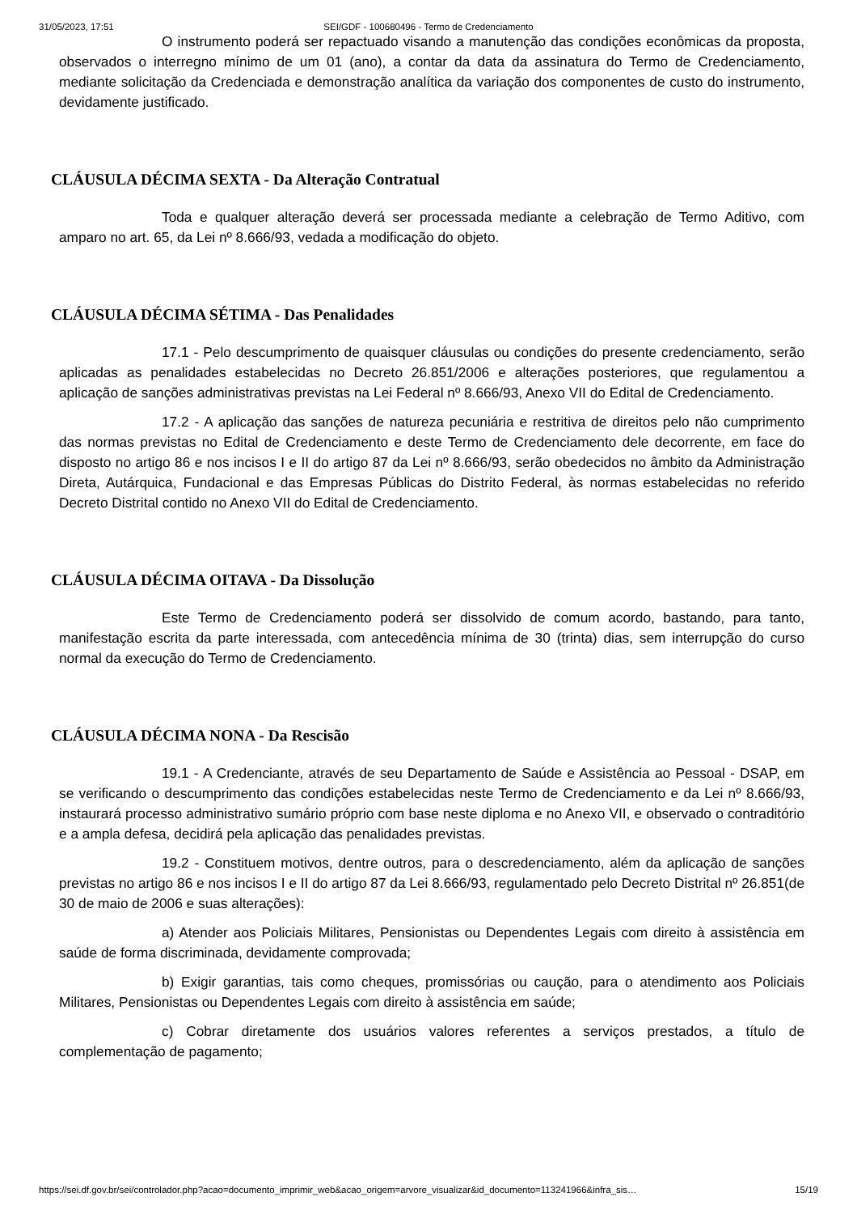31/05/2023, 17:51 SEI/GDF - 100680496 - Termo de Credenciamento
O instrumento poderá ser repactuado visando a manutenção das condições econômicas da proposta, observados o interregno mínimo de um 01 (ano), a contar da data da assinatura do Termo de Credenciamento, mediante solicitação da Credenciada e demonstração analítica da variação dos componentes de custo do instrumento, devidamente justificado.
CLÁUSULA DÉCIMA SEXTA - Da Alteração Contratual
Toda e qualquer alteração deverá ser processada mediante a celebração de Termo Aditivo, com amparo no art. 65, da Lei nº 8.666/93, vedada a modificação do objeto.
CLÁUSULA DÉCIMA SÉTIMA - Das Penalidades
17.1 - Pelo descumprimento de quaisquer cláusulas ou condições do presente credenciamento, serão aplicadas as penalidades estabelecidas no Decreto 26.851/2006 e alterações posteriores, que regulamentou a aplicação de sanções administrativas previstas na Lei Federal nº 8.666/93, Anexo VII do Edital de Credenciamento.
17.2 - A aplicação das sanções de natureza pecuniária e restritiva de direitos pelo não cumprimento das normas previstas no Edital de Credenciamento e deste Termo de Credenciamento dele decorrente, em face do disposto no artigo 86 e nos incisos I e II do artigo 87 da Lei nº 8.666/93, serão obedecidos no âmbito da Administração Direta, Autárquica, Fundacional e das Empresas Públicas do Distrito Federal, às normas estabelecidas no referido Decreto Distrital contido no Anexo VII do Edital de Credenciamento.
CLÁUSULA DÉCIMA OITAVA - Da Dissolução
Este Termo de Credenciamento poderá ser dissolvido de comum acordo, bastando, para tanto, manifestação escrita da parte interessada, com antecedência mínima de 30 (trinta) dias, sem interrupção do curso normal da execução do Termo de Credenciamento.
CLÁUSULA DÉCIMA NONA - Da Rescisão
19.1 - A Credenciante, através de seu Departamento de Saúde e Assistência ao Pessoal - DSAP, em se verificando o descumprimento das condições estabelecidas neste Termo de Credenciamento e da Lei nº 8.666/93, instaurará processo administrativo sumário próprio com base neste diploma e no Anexo VII, e observado o contraditório e a ampla defesa, decidirá pela aplicação das penalidades previstas.
19.2 - Constituem motivos, dentre outros, para o descredenciamento, além da aplicação de sanções previstas no artigo 86 e nos incisos I e II do artigo 87 da Lei 8.666/93, regulamentado pelo Decreto Distrital nº 26.851(de 30 de maio de 2006 e suas alterações):
a) Atender aos Policiais Militares, Pensionistas ou Dependentes Legais com direito à assistência em saúde de forma discriminada, devidamente comprovada;
b) Exigir garantias, tais como cheques, promissórias ou caução, para o atendimento aos Policiais Militares, Pensionistas ou Dependentes Legais com direito à assistência em saúde;
c) Cobrar diretamente dos usuários valores referentes a serviços prestados, a título de complementação de pagamento;
https://sei.df.gov.br/sei/controlador.php?acao=documento_imprimir_web&acao_origem=arvore_visualizar&id_documento=113241966&infra_sis… 15/19